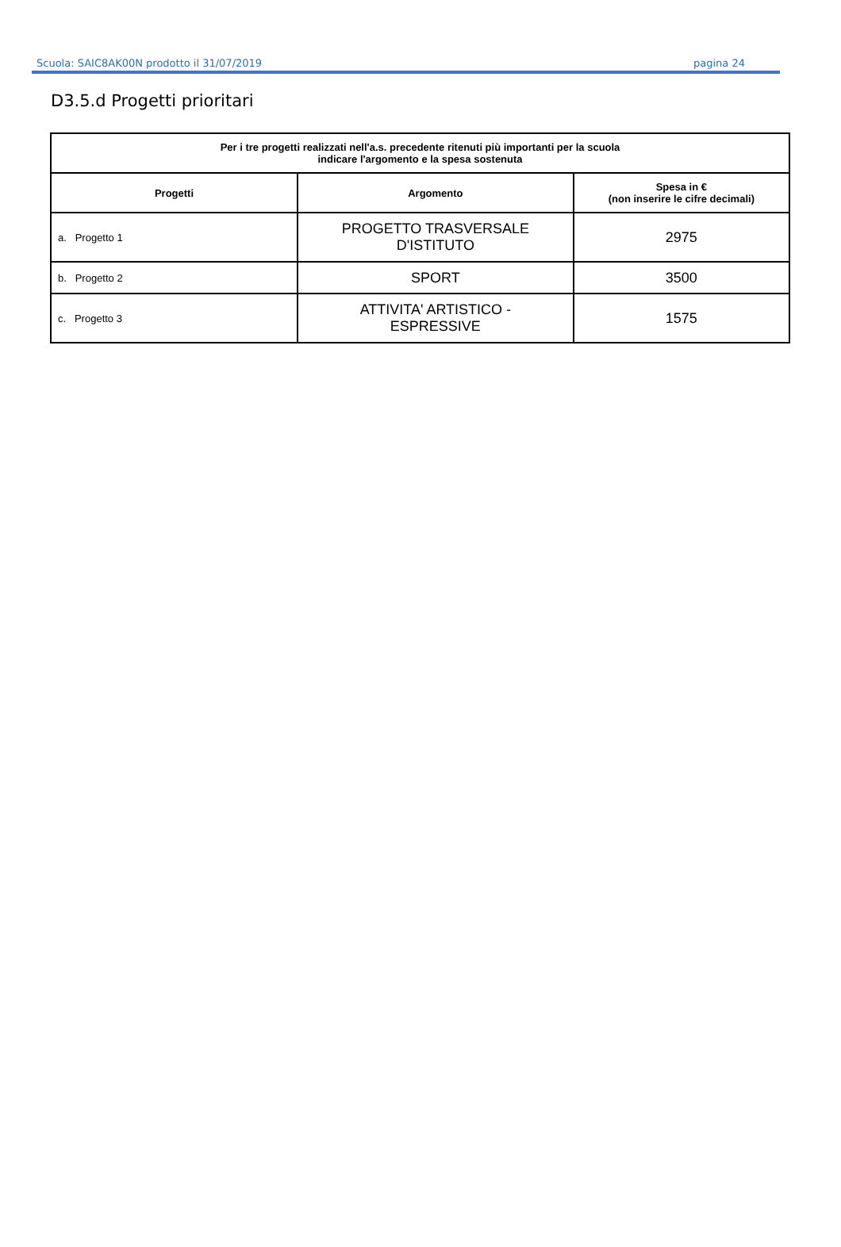Scuola: SAIC8AK00N prodotto il 31/07/2019 pagina 24
D3.5.d Progetti prioritari
| Per i tre progetti realizzati nell'a.s. precedente ritenuti più importanti per la scuola indicare l'argomento e la spesa sostenuta | | |
| Progetti | Argomento | Spesa in € (non inserire le cifre decimali) |
| a. Progetto 1 | PROGETTO TRASVERSALE D'ISTITUTO | 2975 |
| b. Progetto 2 | SPORT | 3500 |
| c. Progetto 3 | ATTIVITA' ARTISTICO - ESPRESSIVE | 1575 |